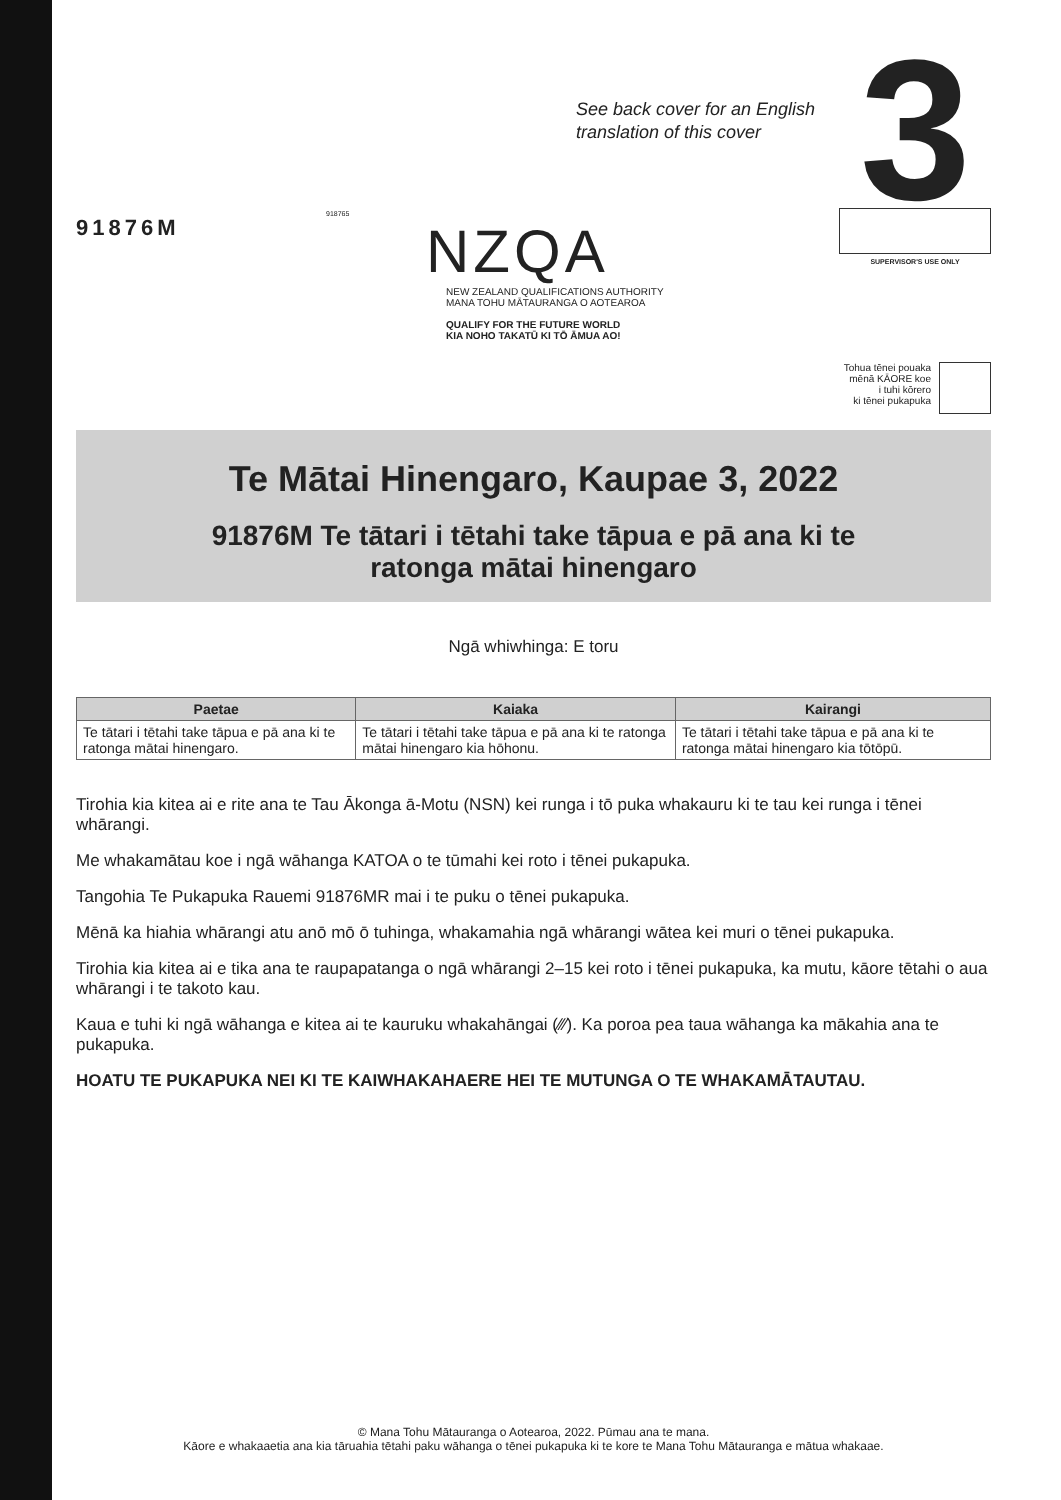See back cover for an English
translation of this cover
3 SUPERVISOR'S USE ONLY
Tohua tēnei pouaka
mēnā KĀORE koe
i tuhi kōrero
ki tēnei pukapuka
91876M
918765
NZQA
NEW ZEALAND QUALIFICATIONS AUTHORITY
MANA TOHU MĀTAURANGA O AOTEAROA
QUALIFY FOR THE FUTURE WORLD
KIA NOHO TAKATŪ KI TŌ ĀMUA AO!
Te Mātai Hinengaro, Kaupae 3, 2022
91876M Te tātari i tētahi take tāpua e pā ana ki te
ratonga mātai hinengaro
Ngā whiwhinga: E toru
| Paetae | Kaiaka | Kairangi |
| --- | --- | --- |
| Te tātari i tētahi take tāpua e pā ana ki te ratonga mātai hinengaro. | Te tātari i tētahi take tāpua e pā ana ki te ratonga mātai hinengaro kia hōhonu. | Te tātari i tētahi take tāpua e pā ana ki te ratonga mātai hinengaro kia tōtōpū. |
Tirohia kia kitea ai e rite ana te Tau Ākonga ā-Motu (NSN) kei runga i tō puka whakauru ki te tau kei runga i tēnei whārangi.
Me whakamātau koe i ngā wāhanga KATOA o te tūmahi kei roto i tēnei pukapuka.
Tangohia Te Pukapuka Rauemi 91876MR mai i te puku o tēnei pukapuka.
Mēnā ka hiahia whārangi atu anō mō ō tuhinga, whakamahia ngā whārangi wātea kei muri o tēnei pukapuka.
Tirohia kia kitea ai e tika ana te raupapatanga o ngā whārangi 2–15 kei roto i tēnei pukapuka, ka mutu, kāore tētahi o aua whārangi i te takoto kau.
Kaua e tuhi ki ngā wāhanga e kitea ai te kauruku whakahāngai (⁄⁄⁄). Ka poroa pea taua wāhanga ka mākahia ana te pukapuka.
HOATU TE PUKAPUKA NEI KI TE KAIWHAKAHAERE HEI TE MUTUNGA O TE WHAKAMĀTAUTAU.
© Mana Tohu Mātauranga o Aotearoa, 2022. Pūmau ana te mana.
Kāore e whakaaetia ana kia tāruahia tētahi paku wāhanga o tēnei pukapuka ki te kore te Mana Tohu Mātauranga e mātua whakaae.